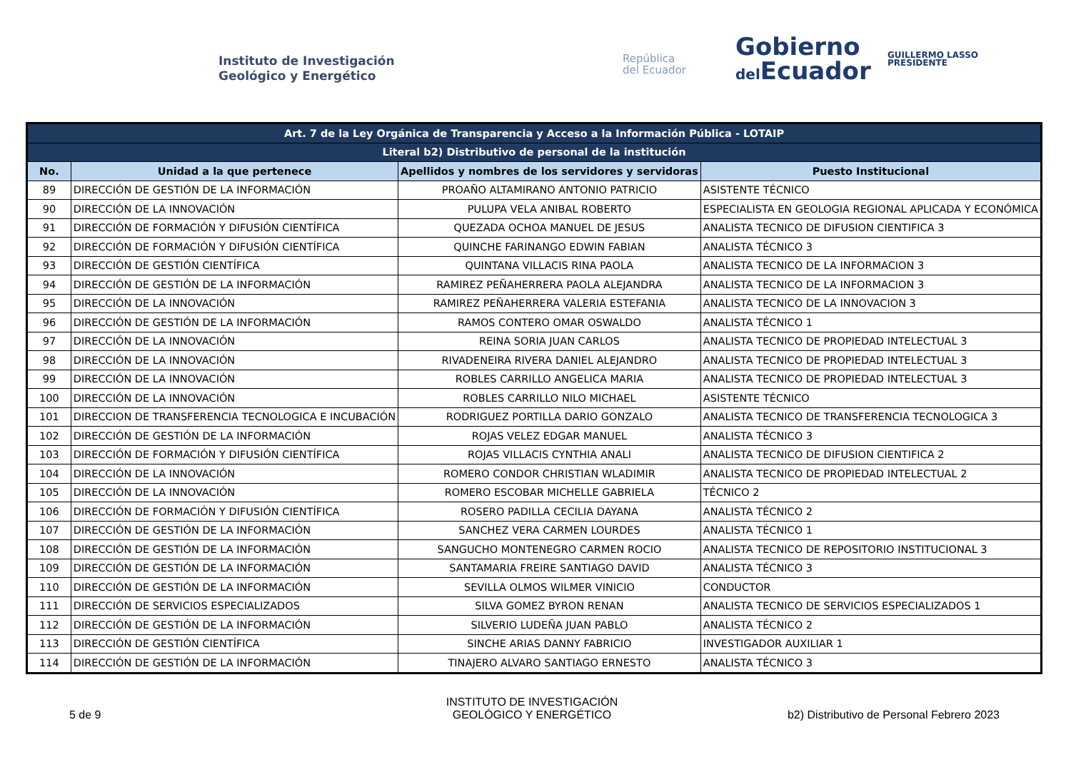Instituto de Investigación
Geológico y Energético
República
del Ecuador
Gobierno
del Ecuador
GUILLERMO LASSO
PRESIDENTE
| Art. 7 de la Ley Orgánica de Transparencia y Acceso a la Información Pública - LOTAIP | | | |
| --- | --- | --- | --- |
| Literal b2) Distributivo de personal de la institución | | | |
| No. | Unidad a la que pertenece | Apellidos y nombres de los servidores y servidoras | Puesto Institucional |
| 89 | DIRECCIÓN DE GESTIÓN DE LA INFORMACIÓN | PROAÑO ALTAMIRANO ANTONIO PATRICIO | ASISTENTE TÉCNICO |
| 90 | DIRECCIÓN DE LA INNOVACIÓN | PULUPA VELA ANIBAL ROBERTO | ESPECIALISTA EN GEOLOGIA REGIONAL APLICADA Y ECONÓMICA |
| 91 | DIRECCIÓN DE FORMACIÓN Y DIFUSIÓN CIENTÍFICA | QUEZADA OCHOA MANUEL DE JESUS | ANALISTA TECNICO DE DIFUSION CIENTIFICA 3 |
| 92 | DIRECCIÓN DE FORMACIÓN Y DIFUSIÓN CIENTÍFICA | QUINCHE FARINANGO EDWIN FABIAN | ANALISTA TÉCNICO 3 |
| 93 | DIRECCIÓN DE GESTIÓN CIENTÍFICA | QUINTANA VILLACIS RINA PAOLA | ANALISTA TECNICO DE LA INFORMACION 3 |
| 94 | DIRECCIÓN DE GESTIÓN DE LA INFORMACIÓN | RAMIREZ PEÑAHERRERA PAOLA ALEJANDRA | ANALISTA TECNICO DE LA INFORMACION 3 |
| 95 | DIRECCIÓN DE LA INNOVACIÓN | RAMIREZ PEÑAHERRERA VALERIA ESTEFANIA | ANALISTA TECNICO DE LA INNOVACION 3 |
| 96 | DIRECCIÓN DE GESTIÓN DE LA INFORMACIÓN | RAMOS CONTERO OMAR OSWALDO | ANALISTA TÉCNICO 1 |
| 97 | DIRECCIÓN DE LA INNOVACIÓN | REINA SORIA JUAN CARLOS | ANALISTA TECNICO DE PROPIEDAD INTELECTUAL 3 |
| 98 | DIRECCIÓN DE LA INNOVACIÓN | RIVADENEIRA RIVERA DANIEL ALEJANDRO | ANALISTA TECNICO DE PROPIEDAD INTELECTUAL 3 |
| 99 | DIRECCIÓN DE LA INNOVACIÓN | ROBLES CARRILLO ANGELICA MARIA | ANALISTA TECNICO DE PROPIEDAD INTELECTUAL 3 |
| 100 | DIRECCIÓN DE LA INNOVACIÓN | ROBLES CARRILLO NILO MICHAEL | ASISTENTE TÉCNICO |
| 101 | DIRECCION DE TRANSFERENCIA TECNOLOGICA E INCUBACIÓN | RODRIGUEZ PORTILLA DARIO GONZALO | ANALISTA TECNICO DE TRANSFERENCIA TECNOLOGICA 3 |
| 102 | DIRECCIÓN DE GESTIÓN DE LA INFORMACIÓN | ROJAS VELEZ EDGAR MANUEL | ANALISTA TÉCNICO 3 |
| 103 | DIRECCIÓN DE FORMACIÓN Y DIFUSIÓN CIENTÍFICA | ROJAS VILLACIS CYNTHIA ANALI | ANALISTA TECNICO DE DIFUSION CIENTIFICA 2 |
| 104 | DIRECCIÓN DE LA INNOVACIÓN | ROMERO CONDOR CHRISTIAN WLADIMIR | ANALISTA TECNICO DE PROPIEDAD INTELECTUAL 2 |
| 105 | DIRECCIÓN DE LA INNOVACIÓN | ROMERO ESCOBAR MICHELLE GABRIELA | TÉCNICO 2 |
| 106 | DIRECCIÓN DE FORMACIÓN Y DIFUSIÓN CIENTÍFICA | ROSERO PADILLA CECILIA DAYANA | ANALISTA TÉCNICO 2 |
| 107 | DIRECCIÓN DE GESTIÓN DE LA INFORMACIÓN | SANCHEZ VERA CARMEN LOURDES | ANALISTA TÉCNICO 1 |
| 108 | DIRECCIÓN DE GESTIÓN DE LA INFORMACIÓN | SANGUCHO MONTENEGRO CARMEN ROCIO | ANALISTA TECNICO DE REPOSITORIO INSTITUCIONAL 3 |
| 109 | DIRECCIÓN DE GESTIÓN DE LA INFORMACIÓN | SANTAMARIA FREIRE SANTIAGO DAVID | ANALISTA TÉCNICO 3 |
| 110 | DIRECCIÓN DE GESTIÓN DE LA INFORMACIÓN | SEVILLA OLMOS WILMER VINICIO | CONDUCTOR |
| 111 | DIRECCIÓN DE SERVICIOS ESPECIALIZADOS | SILVA GOMEZ BYRON RENAN | ANALISTA TECNICO DE SERVICIOS ESPECIALIZADOS 1 |
| 112 | DIRECCIÓN DE GESTIÓN DE LA INFORMACIÓN | SILVERIO LUDEÑA JUAN PABLO | ANALISTA TÉCNICO 2 |
| 113 | DIRECCIÓN DE GESTIÓN CIENTÍFICA | SINCHE ARIAS DANNY FABRICIO | INVESTIGADOR AUXILIAR 1 |
| 114 | DIRECCIÓN DE GESTIÓN DE LA INFORMACIÓN | TINAJERO ALVARO SANTIAGO ERNESTO | ANALISTA TÉCNICO 3 |
5 de 9
INSTITUTO DE INVESTIGACIÓN
GEOLÓGICO Y ENERGÉTICO
b2) Distributivo de Personal Febrero 2023